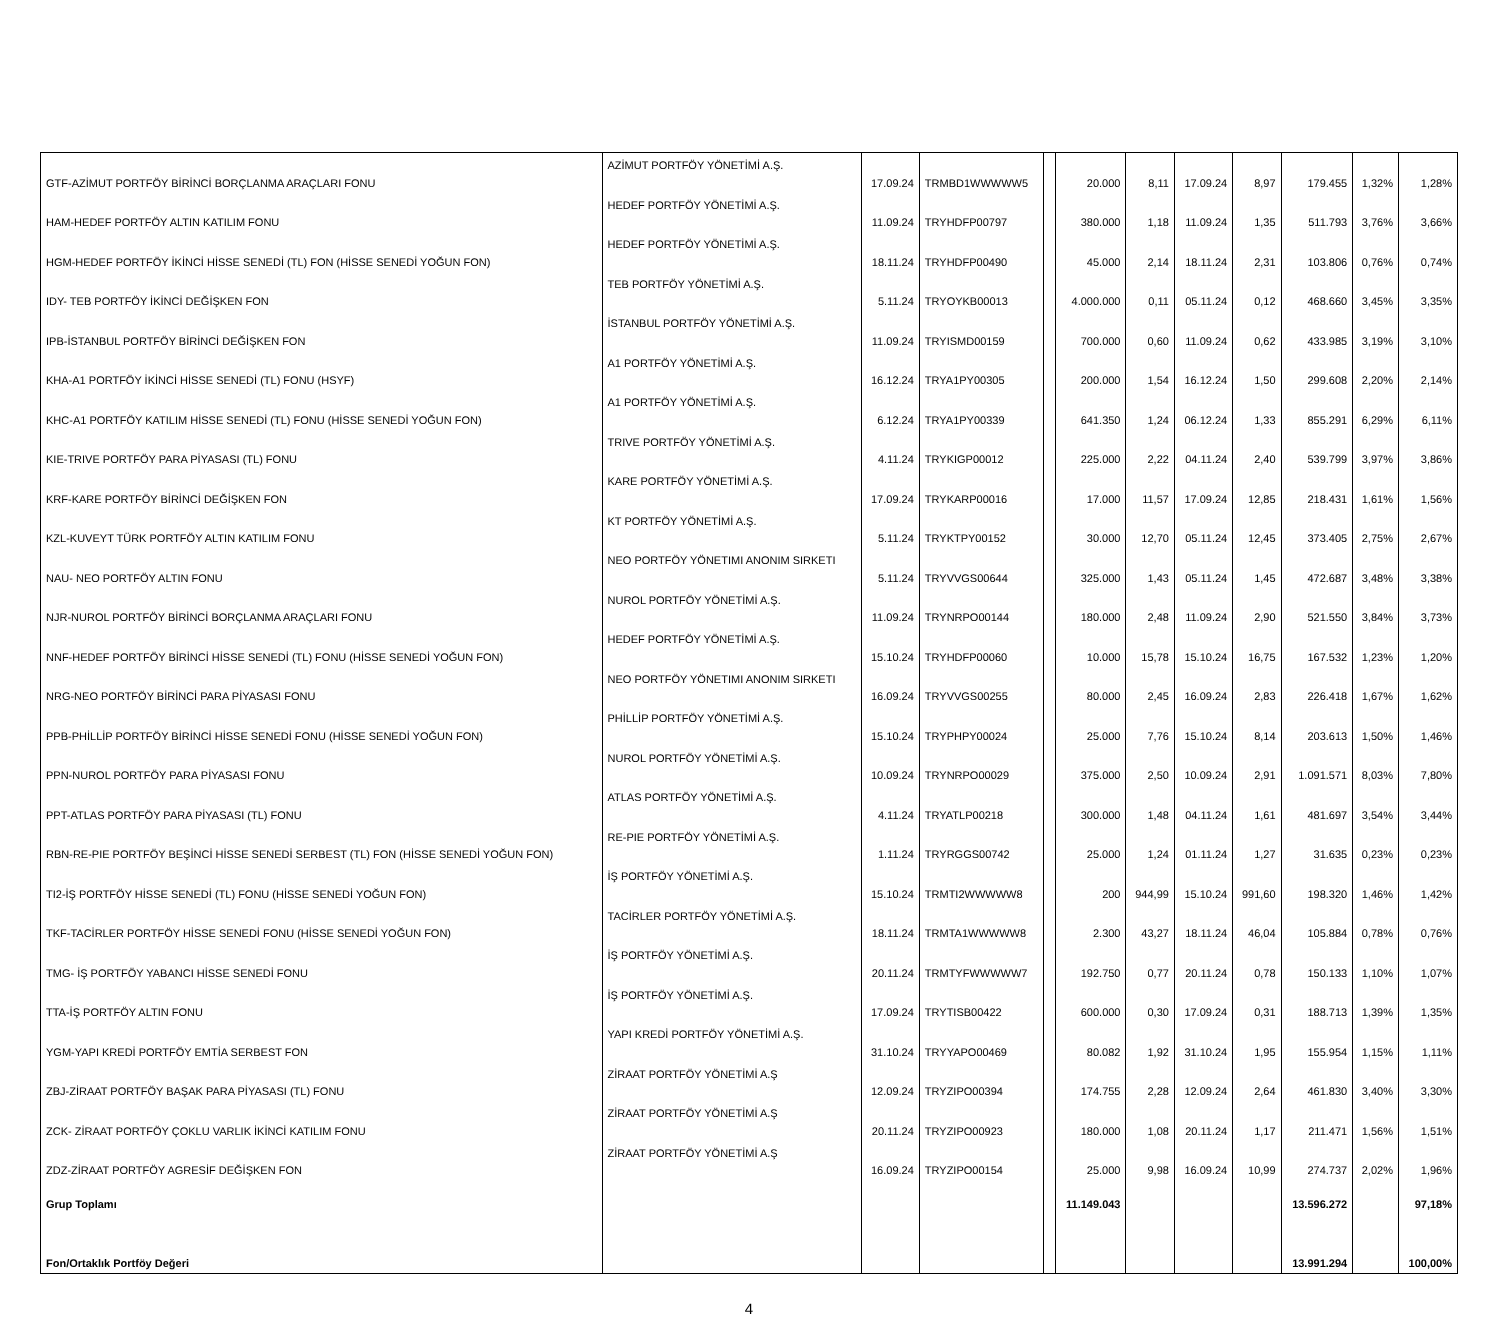| GTF-AZİMUT PORTFÖY BİRİNCİ BORÇLANMA ARAÇLARI FONU | AZİMUT PORTFÖY YÖNETİMİ A.Ş. | 17.09.24 | TRMBD1WWWWW5 | | 20.000 | 8,11 | 17.09.24 | 8,97 | 179.455 | 1,32% | 1,28% |
| HAM-HEDEF PORTFÖY ALTIN KATILIM FONU | HEDEF PORTFÖY YÖNETİMİ A.Ş. | 11.09.24 | TRYHDFP00797 | | 380.000 | 1,18 | 11.09.24 | 1,35 | 511.793 | 3,76% | 3,66% |
| HGM-HEDEF PORTFÖY İKİNCİ HİSSE SENEDİ (TL) FON (HİSSE SENEDİ YOĞUN FON) | HEDEF PORTFÖY YÖNETİMİ A.Ş. | 18.11.24 | TRYHDFP00490 | | 45.000 | 2,14 | 18.11.24 | 2,31 | 103.806 | 0,76% | 0,74% |
| IDY- TEB PORTFÖY İKİNCİ DEĞİŞKEN FON | TEB PORTFÖY YÖNETİMİ A.Ş. | 5.11.24 | TRYOYKB00013 | | 4.000.000 | 0,11 | 05.11.24 | 0,12 | 468.660 | 3,45% | 3,35% |
| IPB-İSTANBUL PORTFÖY BİRİNCİ DEĞİŞKEN FON | İSTANBUL PORTFÖY YÖNETİMİ A.Ş. | 11.09.24 | TRYISMD00159 | | 700.000 | 0,60 | 11.09.24 | 0,62 | 433.985 | 3,19% | 3,10% |
| KHA-A1 PORTFÖY İKİNCİ HİSSE SENEDİ (TL) FONU (HSYF) | A1 PORTFÖY YÖNETİMİ A.Ş. | 16.12.24 | TRYA1PY00305 | | 200.000 | 1,54 | 16.12.24 | 1,50 | 299.608 | 2,20% | 2,14% |
| KHC-A1 PORTFÖY KATILIM HİSSE SENEDİ (TL) FONU (HİSSE SENEDİ YOĞUN FON) | A1 PORTFÖY YÖNETİMİ A.Ş. | 6.12.24 | TRYA1PY00339 | | 641.350 | 1,24 | 06.12.24 | 1,33 | 855.291 | 6,29% | 6,11% |
| KIE-TRIVE PORTFÖY PARA PİYASASI (TL) FONU | TRIVE PORTFÖY YÖNETİMİ A.Ş. | 4.11.24 | TRYKIGP00012 | | 225.000 | 2,22 | 04.11.24 | 2,40 | 539.799 | 3,97% | 3,86% |
| KRF-KARE PORTFÖY BİRİNCİ DEĞİŞKEN FON | KARE PORTFÖY YÖNETİMİ A.Ş. | 17.09.24 | TRYKARP00016 | | 17.000 | 11,57 | 17.09.24 | 12,85 | 218.431 | 1,61% | 1,56% |
| KZL-KUVEYT TÜRK PORTFÖY ALTIN KATILIM FONU | KT PORTFÖY YÖNETİMİ A.Ş. | 5.11.24 | TRYKTPY00152 | | 30.000 | 12,70 | 05.11.24 | 12,45 | 373.405 | 2,75% | 2,67% |
| NAU- NEO PORTFÖY ALTIN FONU | NEO PORTFÖY YÖNETIMI ANONIM SIRKETI | 5.11.24 | TRYVVGS00644 | | 325.000 | 1,43 | 05.11.24 | 1,45 | 472.687 | 3,48% | 3,38% |
| NJR-NUROL PORTFÖY BİRİNCİ BORÇLANMA ARAÇLARI FONU | NUROL PORTFÖY YÖNETİMİ A.Ş. | 11.09.24 | TRYNRPO00144 | | 180.000 | 2,48 | 11.09.24 | 2,90 | 521.550 | 3,84% | 3,73% |
| NNF-HEDEF PORTFÖY BİRİNCİ HİSSE SENEDİ (TL) FONU (HİSSE SENEDİ YOĞUN FON) | HEDEF PORTFÖY YÖNETİMİ A.Ş. | 15.10.24 | TRYHDFP00060 | | 10.000 | 15,78 | 15.10.24 | 16,75 | 167.532 | 1,23% | 1,20% |
| NRG-NEO PORTFÖY BİRİNCİ PARA PİYASASI FONU | NEO PORTFÖY YÖNETIMI ANONIM SIRKETI | 16.09.24 | TRYVVGS00255 | | 80.000 | 2,45 | 16.09.24 | 2,83 | 226.418 | 1,67% | 1,62% |
| PPB-PHİLLİP PORTFÖY BİRİNCİ HİSSE SENEDİ FONU (HİSSE SENEDİ YOĞUN FON) | PHİLLİP PORTFÖY YÖNETİMİ A.Ş. | 15.10.24 | TRYPHPY00024 | | 25.000 | 7,76 | 15.10.24 | 8,14 | 203.613 | 1,50% | 1,46% |
| PPN-NUROL PORTFÖY PARA PİYASASI FONU | NUROL PORTFÖY YÖNETİMİ A.Ş. | 10.09.24 | TRYNRPO00029 | | 375.000 | 2,50 | 10.09.24 | 2,91 | 1.091.571 | 8,03% | 7,80% |
| PPT-ATLAS PORTFÖY PARA PİYASASI (TL) FONU | ATLAS PORTFÖY YÖNETİMİ A.Ş. | 4.11.24 | TRYATLP00218 | | 300.000 | 1,48 | 04.11.24 | 1,61 | 481.697 | 3,54% | 3,44% |
| RBN-RE-PIE PORTFÖY BEŞİNCİ HİSSE SENEDİ SERBEST (TL) FON (HİSSE SENEDİ YOĞUN FON) | RE-PIE PORTFÖY YÖNETİMİ A.Ş. | 1.11.24 | TRYRGGS00742 | | 25.000 | 1,24 | 01.11.24 | 1,27 | 31.635 | 0,23% | 0,23% |
| TI2-İŞ PORTFÖY HİSSE SENEDİ (TL) FONU (HİSSE SENEDİ YOĞUN FON) | İŞ PORTFÖY YÖNETİMİ A.Ş. | 15.10.24 | TRMTI2WWWWW8 | | 200 | 944,99 | 15.10.24 | 991,60 | 198.320 | 1,46% | 1,42% |
| TKF-TACİRLER PORTFÖY HİSSE SENEDİ FONU (HİSSE SENEDİ YOĞUN FON) | TACİRLER PORTFÖY YÖNETİMİ A.Ş. | 18.11.24 | TRMTA1WWWWW8 | | 2.300 | 43,27 | 18.11.24 | 46,04 | 105.884 | 0,78% | 0,76% |
| TMG- İŞ PORTFÖY YABANCI HİSSE SENEDİ FONU | İŞ PORTFÖY YÖNETİMİ A.Ş. | 20.11.24 | TRMTYFWWWWW7 | | 192.750 | 0,77 | 20.11.24 | 0,78 | 150.133 | 1,10% | 1,07% |
| TTA-İŞ PORTFÖY ALTIN FONU | İŞ PORTFÖY YÖNETİMİ A.Ş. | 17.09.24 | TRYTISB00422 | | 600.000 | 0,30 | 17.09.24 | 0,31 | 188.713 | 1,39% | 1,35% |
| YGM-YAPI KREDİ PORTFÖY EMTİA SERBEST FON | YAPI KREDİ PORTFÖY YÖNETİMİ A.Ş. | 31.10.24 | TRYYAPO00469 | | 80.082 | 1,92 | 31.10.24 | 1,95 | 155.954 | 1,15% | 1,11% |
| ZBJ-ZİRAAT PORTFÖY BAŞAK PARA PİYASASI (TL) FONU | ZİRAAT PORTFÖY YÖNETİMİ A.Ş | 12.09.24 | TRYZIPO00394 | | 174.755 | 2,28 | 12.09.24 | 2,64 | 461.830 | 3,40% | 3,30% |
| ZCK- ZİRAAT PORTFÖY ÇOKLU VARLIK İKİNCİ KATILIM FONU | ZİRAAT PORTFÖY YÖNETİMİ A.Ş | 20.11.24 | TRYZIPO00923 | | 180.000 | 1,08 | 20.11.24 | 1,17 | 211.471 | 1,56% | 1,51% |
| ZDZ-ZİRAAT PORTFÖY AGRESİF DEĞİŞKEN FON | ZİRAAT PORTFÖY YÖNETİMİ A.Ş | 16.09.24 | TRYZIPO00154 | | 25.000 | 9,98 | 16.09.24 | 10,99 | 274.737 | 2,02% | 1,96% |
| Grup Toplamı | | | | | 11.149.043 | | | | 13.596.272 | | 97,18% |
| Fon/Ortaklık Portföy Değeri | | | | | | | | | 13.991.294 | | 100,00% |
4